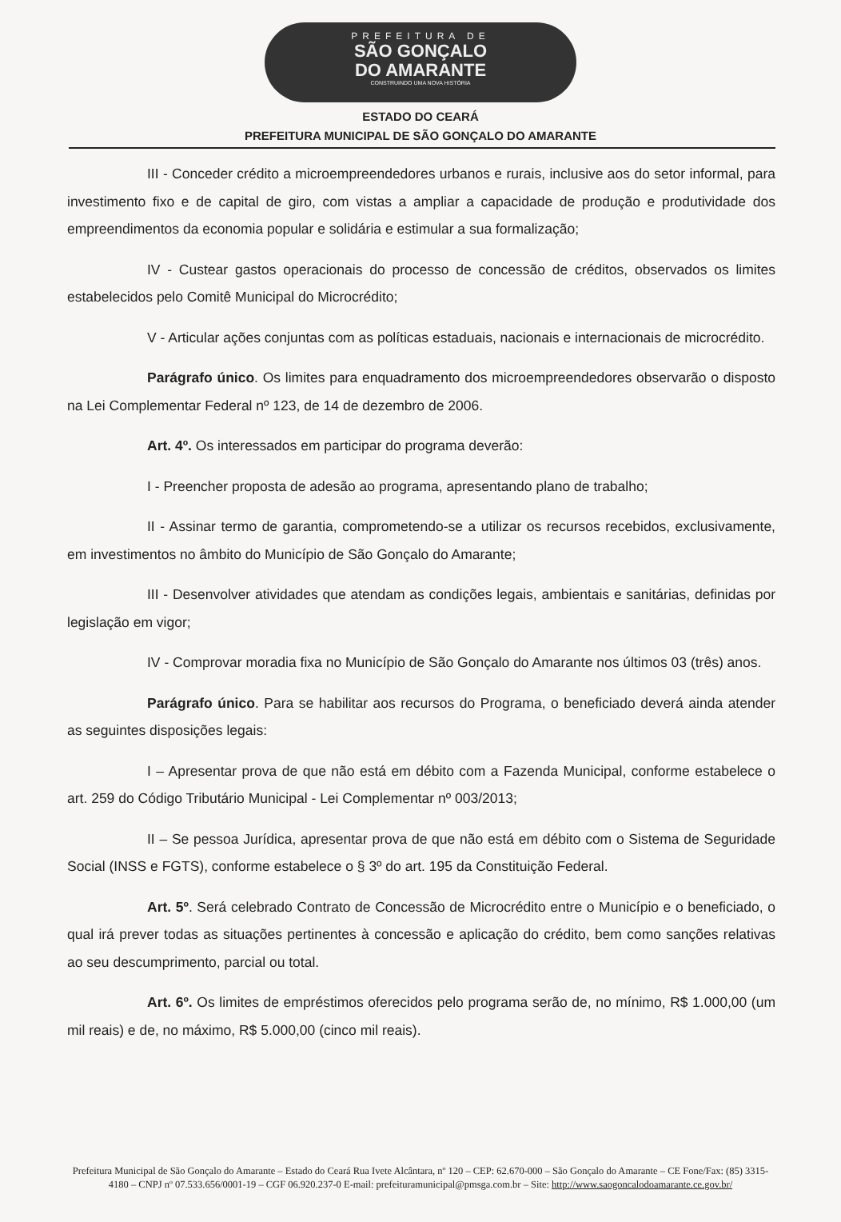PREFEITURA DE
SÃO GONÇALO
DO AMARANTE
CONSTRUINDO UMA NOVA HISTÓRIA
ESTADO DO CEARÁ
PREFEITURA MUNICIPAL DE SÃO GONÇALO DO AMARANTE
III - Conceder crédito a microempreendedores urbanos e rurais, inclusive aos do setor informal, para investimento fixo e de capital de giro, com vistas a ampliar a capacidade de produção e produtividade dos empreendimentos da economia popular e solidária e estimular a sua formalização;
IV - Custear gastos operacionais do processo de concessão de créditos, observados os limites estabelecidos pelo Comitê Municipal do Microcrédito;
V - Articular ações conjuntas com as políticas estaduais, nacionais e internacionais de microcrédito.
Parágrafo único. Os limites para enquadramento dos microempreendedores observarão o disposto na Lei Complementar Federal nº 123, de 14 de dezembro de 2006.
Art. 4º. Os interessados em participar do programa deverão:
I - Preencher proposta de adesão ao programa, apresentando plano de trabalho;
II - Assinar termo de garantia, comprometendo-se a utilizar os recursos recebidos, exclusivamente, em investimentos no âmbito do Município de São Gonçalo do Amarante;
III - Desenvolver atividades que atendam as condições legais, ambientais e sanitárias, definidas por legislação em vigor;
IV - Comprovar moradia fixa no Município de São Gonçalo do Amarante nos últimos 03 (três) anos.
Parágrafo único. Para se habilitar aos recursos do Programa, o beneficiado deverá ainda atender as seguintes disposições legais:
I – Apresentar prova de que não está em débito com a Fazenda Municipal, conforme estabelece o art. 259 do Código Tributário Municipal - Lei Complementar nº 003/2013;
II – Se pessoa Jurídica, apresentar prova de que não está em débito com o Sistema de Seguridade Social (INSS e FGTS), conforme estabelece o § 3º do art. 195 da Constituição Federal.
Art. 5º. Será celebrado Contrato de Concessão de Microcrédito entre o Município e o beneficiado, o qual irá prever todas as situações pertinentes à concessão e aplicação do crédito, bem como sanções relativas ao seu descumprimento, parcial ou total.
Art. 6º. Os limites de empréstimos oferecidos pelo programa serão de, no mínimo, R$ 1.000,00 (um mil reais) e de, no máximo, R$ 5.000,00 (cinco mil reais).
Prefeitura Municipal de São Gonçalo do Amarante – Estado do Ceará Rua Ivete Alcântara, nº 120 – CEP: 62.670-000 – São Gonçalo do Amarante – CE Fone/Fax: (85) 3315-4180 – CNPJ nº 07.533.656/0001-19 – CGF 06.920.237-0 E-mail: prefeituramunicipal@pmsga.com.br – Site: http://www.saogoncalodoamarante.ce.gov.br/